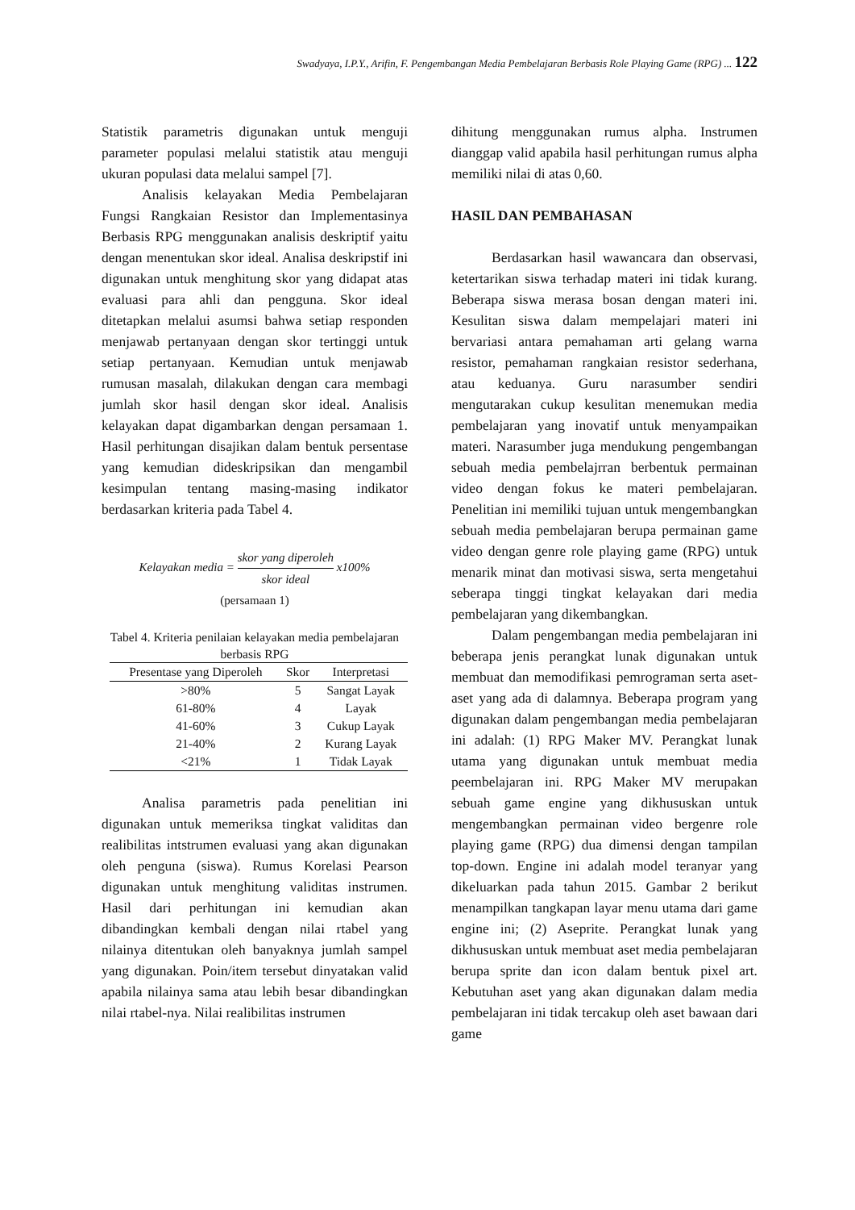Swadyaya, I.P.Y., Arifin, F. Pengembangan Media Pembelajaran Berbasis Role Playing Game (RPG) ... 122
Statistik parametris digunakan untuk menguji parameter populasi melalui statistik atau menguji ukuran populasi data melalui sampel [7].
Analisis kelayakan Media Pembelajaran Fungsi Rangkaian Resistor dan Implementasinya Berbasis RPG menggunakan analisis deskriptif yaitu dengan menentukan skor ideal. Analisa deskripstif ini digunakan untuk menghitung skor yang didapat atas evaluasi para ahli dan pengguna. Skor ideal ditetapkan melalui asumsi bahwa setiap responden menjawab pertanyaan dengan skor tertinggi untuk setiap pertanyaan. Kemudian untuk menjawab rumusan masalah, dilakukan dengan cara membagi jumlah skor hasil dengan skor ideal. Analisis kelayakan dapat digambarkan dengan persamaan 1. Hasil perhitungan disajikan dalam bentuk persentase yang kemudian dideskripsikan dan mengambil kesimpulan tentang masing-masing indikator berdasarkan kriteria pada Tabel 4.
Kelayakan media = skor yang diperoleh skor ideal x100%
(persamaan 1)
Tabel 4. Kriteria penilaian kelayakan media pembelajaran berbasis RPG
| Presentase yang Diperoleh | Skor | Interpretasi |
| --- | --- | --- |
| >80% | 5 | Sangat Layak |
| 61-80% | 4 | Layak |
| 41-60% | 3 | Cukup Layak |
| 21-40% | 2 | Kurang Layak |
| <21% | 1 | Tidak Layak |
Analisa parametris pada penelitian ini digunakan untuk memeriksa tingkat validitas dan realibilitas intstrumen evaluasi yang akan digunakan oleh penguna (siswa). Rumus Korelasi Pearson digunakan untuk menghitung validitas instrumen. Hasil dari perhitungan ini kemudian akan dibandingkan kembali dengan nilai rtabel yang nilainya ditentukan oleh banyaknya jumlah sampel yang digunakan. Poin/item tersebut dinyatakan valid apabila nilainya sama atau lebih besar dibandingkan nilai rtabel-nya. Nilai realibilitas instrumen
dihitung menggunakan rumus alpha. Instrumen dianggap valid apabila hasil perhitungan rumus alpha memiliki nilai di atas 0,60.
HASIL DAN PEMBAHASAN
Berdasarkan hasil wawancara dan observasi, ketertarikan siswa terhadap materi ini tidak kurang. Beberapa siswa merasa bosan dengan materi ini. Kesulitan siswa dalam mempelajari materi ini bervariasi antara pemahaman arti gelang warna resistor, pemahaman rangkaian resistor sederhana, atau keduanya. Guru narasumber sendiri mengutarakan cukup kesulitan menemukan media pembelajaran yang inovatif untuk menyampaikan materi. Narasumber juga mendukung pengembangan sebuah media pembelajrran berbentuk permainan video dengan fokus ke materi pembelajaran. Penelitian ini memiliki tujuan untuk mengembangkan sebuah media pembelajaran berupa permainan game video dengan genre role playing game (RPG) untuk menarik minat dan motivasi siswa, serta mengetahui seberapa tinggi tingkat kelayakan dari media pembelajaran yang dikembangkan.
Dalam pengembangan media pembelajaran ini beberapa jenis perangkat lunak digunakan untuk membuat dan memodifikasi pemrograman serta aset-aset yang ada di dalamnya. Beberapa program yang digunakan dalam pengembangan media pembelajaran ini adalah: (1) RPG Maker MV. Perangkat lunak utama yang digunakan untuk membuat media peembelajaran ini. RPG Maker MV merupakan sebuah game engine yang dikhususkan untuk mengembangkan permainan video bergenre role playing game (RPG) dua dimensi dengan tampilan top-down. Engine ini adalah model teranyar yang dikeluarkan pada tahun 2015. Gambar 2 berikut menampilkan tangkapan layar menu utama dari game engine ini; (2) Aseprite. Perangkat lunak yang dikhususkan untuk membuat aset media pembelajaran berupa sprite dan icon dalam bentuk pixel art. Kebutuhan aset yang akan digunakan dalam media pembelajaran ini tidak tercakup oleh aset bawaan dari game